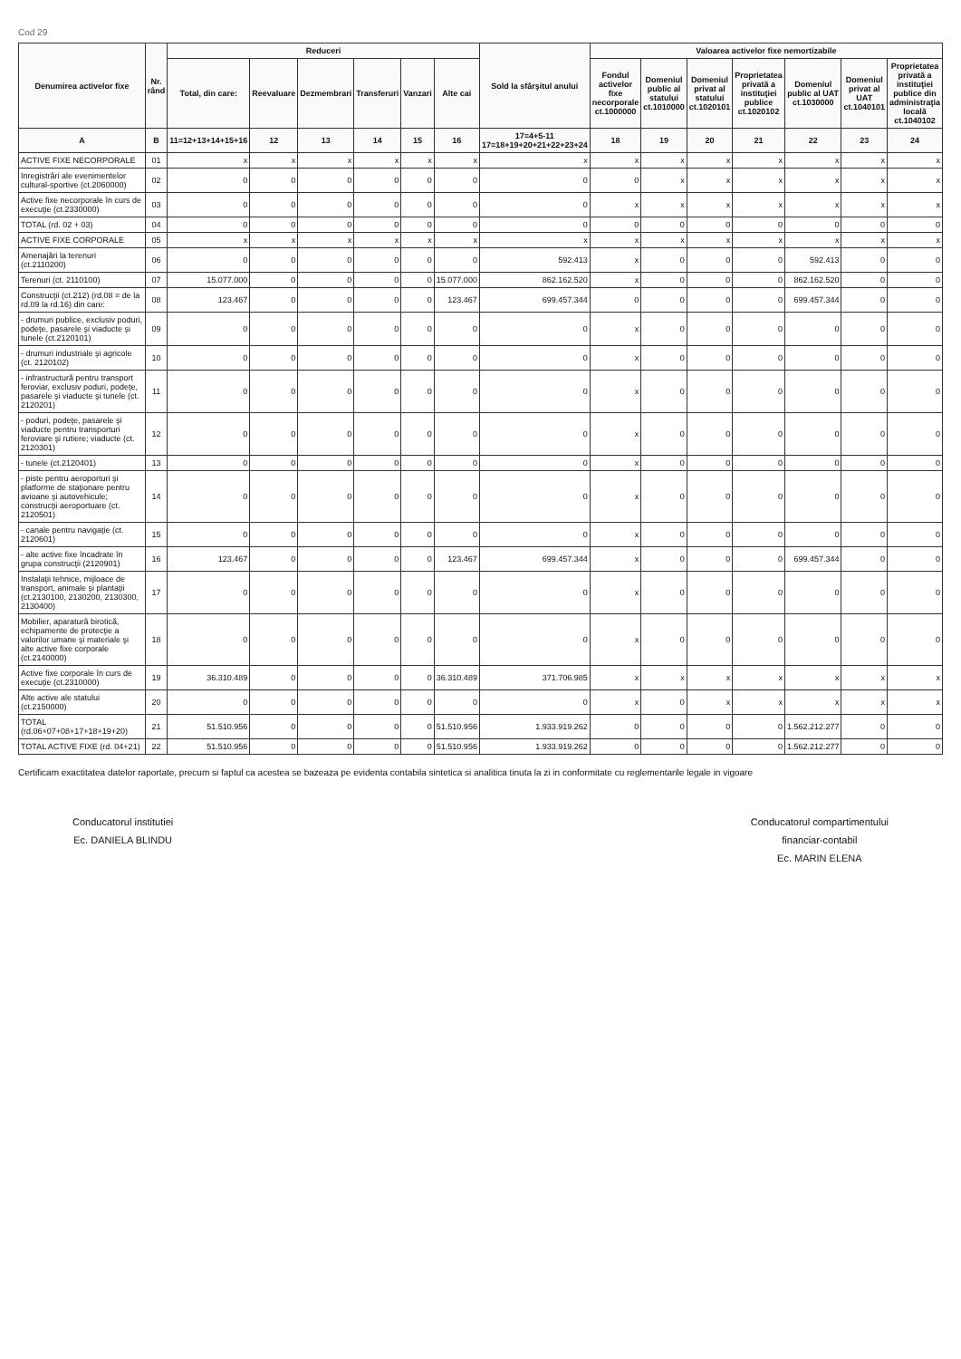Cod 29
| Denumirea activelor fixe | Nr. rând | Reduceri | | | | | | Sold la sfârşitul anului | Valoarea activelor fixe nemortizabile | | | | | | |
| --- | --- | --- | --- | --- | --- | --- | --- | --- | --- | --- | --- | --- | --- | --- | --- |
| | | Total, din care: | Reevaluare | Dezmembrari | Transferuri | Vanzari | Alte cai | | Fondul activelor fixe necorporale ct.1000000 | Domeniul public al statului ct.1010000 | Domeniul privat al statului ct.1020101 | Proprietatea privată a instituţiei publice ct.1020102 | Domeniul public al UAT ct.1030000 | Domeniul privat al UAT ct.1040101 | Proprietatea privată a instituţiei publice din administraţia locală ct.1040102 |
| A | B | 11=12+13+14+15+16 | 12 | 13 | 14 | 15 | 16 | 17=4+5-11 17=18+19+20+21+22+23+24 | 18 | 19 | 20 | 21 | 22 | 23 | 24 |
| ACTIVE FIXE NECORPORALE | 01 | x | x | x | x | x | x | x | x | x | x | x | x | x | x |
| Inregistrări ale evenimentelor cultural-sportive (ct.2060000) | 02 | 0 | 0 | 0 | 0 | 0 | 0 | 0 | 0 | x | x | x | x | x | x |
| Active fixe necorporale în curs de execuţie (ct.2330000) | 03 | 0 | 0 | 0 | 0 | 0 | 0 | 0 | x | x | x | x | x | x | x |
| TOTAL (rd. 02 + 03) | 04 | 0 | 0 | 0 | 0 | 0 | 0 | 0 | 0 | 0 | 0 | 0 | 0 | 0 | 0 |
| ACTIVE FIXE CORPORALE | 05 | x | x | x | x | x | x | x | x | x | x | x | x | x | x |
| Amenajări la terenuri (ct.2110200) | 06 | 0 | 0 | 0 | 0 | 0 | 0 | 592.413 | x | 0 | 0 | 0 | 592.413 | 0 | 0 |
| Terenuri (ct. 2110100) | 07 | 15.077.000 | 0 | 0 | 0 | 0 | 15.077.000 | 862.162.520 | x | 0 | 0 | 0 | 862.162.520 | 0 | 0 |
| Construcţii (ct.212) (rd.08 = de la rd.09 la rd.16) din care: | 08 | 123.467 | 0 | 0 | 0 | 0 | 123.467 | 699.457.344 | 0 | 0 | 0 | 0 | 699.457.344 | 0 | 0 |
| - drumuri publice, exclusiv poduri, podeţe, pasarele şi viaducte şi tunele (ct.2120101) | 09 | 0 | 0 | 0 | 0 | 0 | 0 | 0 | x | 0 | 0 | 0 | 0 | 0 | 0 |
| - drumuri industriale şi agricole (ct. 2120102) | 10 | 0 | 0 | 0 | 0 | 0 | 0 | 0 | x | 0 | 0 | 0 | 0 | 0 | 0 |
| - infrastructură pentru transport feroviar, exclusiv poduri, podeţe, pasarele şi viaducte şi tunele (ct. 2120201) | 11 | 0 | 0 | 0 | 0 | 0 | 0 | 0 | x | 0 | 0 | 0 | 0 | 0 | 0 |
| - poduri, podeţe, pasarele şi viaducte pentru transporturi feroviare şi rutiere; viaducte (ct. 2120301) | 12 | 0 | 0 | 0 | 0 | 0 | 0 | 0 | x | 0 | 0 | 0 | 0 | 0 | 0 |
| - tunele (ct.2120401) | 13 | 0 | 0 | 0 | 0 | 0 | 0 | 0 | x | 0 | 0 | 0 | 0 | 0 | 0 |
| - piste pentru aeroporturi şi platforme de staţionare pentru avioane şi autovehicule; construcţii aeroportuare (ct. 2120501) | 14 | 0 | 0 | 0 | 0 | 0 | 0 | 0 | x | 0 | 0 | 0 | 0 | 0 | 0 |
| - canale pentru navigaţie (ct. 2120601) | 15 | 0 | 0 | 0 | 0 | 0 | 0 | 0 | x | 0 | 0 | 0 | 0 | 0 | 0 |
| - alte active fixe încadrate în grupa construcţii (2120901) | 16 | 123.467 | 0 | 0 | 0 | 0 | 123.467 | 699.457.344 | x | 0 | 0 | 0 | 699.457.344 | 0 | 0 |
| Instalaţii tehnice, mijloace de transport, animale şi plantaţii (ct.2130100, 2130200, 2130300, 2130400) | 17 | 0 | 0 | 0 | 0 | 0 | 0 | 0 | x | 0 | 0 | 0 | 0 | 0 | 0 |
| Mobilier, aparatură birotică, echipamente de protecţie a valorilor umane şi materiale şi alte active fixe corporale (ct.2140000) | 18 | 0 | 0 | 0 | 0 | 0 | 0 | 0 | x | 0 | 0 | 0 | 0 | 0 | 0 |
| Active fixe corporale în curs de execuţie (ct.2310000) | 19 | 36.310.489 | 0 | 0 | 0 | 0 | 36.310.489 | 371.706.985 | x | x | x | x | x | x | x |
| Alte active ale statului (ct.2150000) | 20 | 0 | 0 | 0 | 0 | 0 | 0 | 0 | x | 0 | x | x | x | x | x |
| TOTAL (rd.06+07+08+17+18+19+20) | 21 | 51.510.956 | 0 | 0 | 0 | 0 | 51.510.956 | 1.933.919.262 | 0 | 0 | 0 | 0 | 1.562.212.277 | 0 | 0 |
| TOTAL ACTIVE FIXE (rd. 04+21) | 22 | 51.510.956 | 0 | 0 | 0 | 0 | 51.510.956 | 1.933.919.262 | 0 | 0 | 0 | 0 | 1.562.212.277 | 0 | 0 |
Certificam exactitatea datelor raportate, precum si faptul ca acestea se bazeaza pe evidenta contabila sintetica si analitica tinuta la zi in conformitate cu reglementarile legale in vigoare
Conducatorul institutiei
Ec. DANIELA BLINDU
Conducatorul compartimentului
financiar-contabil
Ec. MARIN ELENA